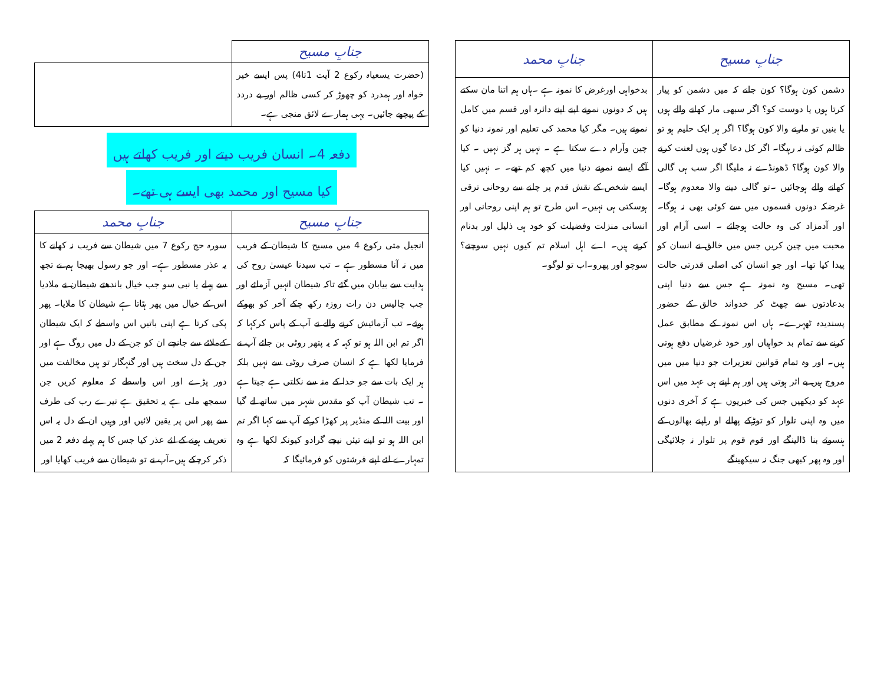| جنابِ مسیح | جنابِ محمد |
| --- | --- |
| دشمن کون ہوگا؟ کون جانے کہ میں دشمن کو پیار کرتا ہوں یا دوست کو؟ اگر سبھی مار کھانے والے ہوں یا بنیں تو مارنے والا کون ہوگا؟ اگر ہر ایک حلیم ہو تو ظالم کوئی نہ رہیگا۔ اگر کل دعا گوں ہوں لعنت کرنے والا کون ہوگا؟ ڈھونڈے نہ ملیگا اگر سب ہی گالی کھانے والے ہوجائیں ۔تو گالی دینے والا معدوم ہوگا۔غرضکہ دونوں قسموں میں سے کوئی بھی نہ ہوگا۔ اور آدمزاد کی وہ حالت ہوجائے ۔ اسی آرام اور محبت میں چین کریں جس میں خالق نے انسان کو پیدا کیا تھا۔ اور جو انسان کی اصلی قدرتی حالت تھی۔ مسیح وہ نمونہ ہے جس سے دنیا اپنی بدعادتوں سے چھٹ کر خدواند خالق کے حضور پسندیدہ ٹھہرے۔ ہاں اس نمونہ کے مطابق عمل کرنے سے تمام بد خواہیاں اور خود غرضیاں دفع ہوتی ہیں۔ اور وہ تمام قوانین تعزیرات جو دنیا میں میں مروج ہیں بے اثر ہوتی ہیں اور ہم اپنے ہی عہد میں اس عہد کو دیکھیں جس کی خبریوں ہے کہ آخری دنوں میں وہ اپنی تلوار کو توڑکے پھالے او راپنے بھالوں کے ہنسوئے بنا ڈالینگے اور قوم قوم پر تلوار نہ چلائیگی اور وہ پھر کبھی جنگ نہ سیکھینگے | بدخواہی اورغرض کا نمونہ ہے ۔ہاں ہم اتنا مان سکتے ہیں کہ دونوں نمونے اپنے اپنے دائرہ اور قسم میں کامل نمونے ہیں۔ مگر کیا محمد کی تعلیم اور نمونہ دنیا کو چین وآرام دے سکتا ہے ۔ نہیں ہر گز نہیں ۔ کیا آگے ایسے نمونے دنیا میں کچھ کم تھے۔ ۔ نہیں کیا ایسے شخص کے نقش قدم پر چلنے سے روحانی ترقی ہوسکتی ہی نہیں۔ اس طرح تو ہم اپنی روحانی اور انسانی منزلت وفضیلت کو خود ہی ذلیل اور بدنام کرتے ہیں۔ اے اہل اسلام تم کیوں نہیں سوچتے؟ سوچو اور پھرو۔اب تو لوگو۔ |
| جنابِ مسیح | |
| --- | --- |
| (حضرت یسعیاہ رکوع 2 آیت 1تا4) پس ایسے خیر خواہ اور ہمدرد کو چھوڑ کر کسی ظالم اور بے دردد کے پیچھے جائیں۔ یہی ہمارے لائق منجی ہے۔ | |
دفعہ 4۔ انسان فریب دیتے اور فریب کھاتے ہیں
کیا مسیح اور محمد بھی ایسے ہی تھے۔
| جنابِ مسیح | جنابِ محمد |
| --- | --- |
| انجیل متی رکوع 4 میں مسیح کا شیطان کے فریب میں نہ آنا مسطور ہے ۔ تب سیدنا عیسیٰ روح کی ہدایت سے بیابان میں گئے تاکہ شیطان انہیں آزمائے اور جب چالیس دن رات روزہ رکھ چکے آخر کو بھوکے ہوئے۔ تب آزمائیش کرنے والے نے آپ کے پاس کرکہا کہ اگر تم ابن اللہ ہو تو کہہ کہ یہ پتھر روٹی بن جائے آپ نے فرمایا لکھا ہے کہ انسان صرف روٹی سے نہیں بلکہ ہر ایک بات سے جو خدا کے منہ سے نکلتی ہے جیتا ہے ۔ تب شیطان آپ کو مقدس شہر میں ساتھ لے گیا اور بیت اللہ کے منڈیر پر کھڑا کرکے آپ سے کہا اگر تم ابن اللہ ہو تو اپنے تیئں نیچے گرادو کیونکہ لکھا ہے وہ تمہارے لئے اپنے فرشتوں کو فرمائیگا کہ | سورہ حج رکوع 7 میں شیطان سے فریب نہ کھانے کا یہ عذر مسطور ہے۔ اور جو رسول بھیجا ہم نے تجھ سے پہلے یا نبی سو جب خیال باندھتے شیطان نے ملادیا اس کے خیال میں پھر ہٹاتا ہے شیطان کا ملایا۔ پھر پکی کرتا ہے اپنی باتیں اس واسطے کہ ایک شیطان کےملائے سے جانچے ان کو جن کے دل میں روگ ہے اور جن کے دل سخت ہیں اور گنہگار تو ہیں مخالفت میں دور پڑے اور اس واسطے کہ معلوم کریں جن سمجھ ملی ہے یہ تحقیق ہے تیرے رب کی طرف سے پھر اس پر یقین لائیں اور وہیں ان کے دل یہ اس تعریف ہونے کے لئے عذر کیا جس کا ہم پہلے دفعہ 2 میں ذکر کرچکے ہیں۔آپ نے تو شیطان سے فریب کھایا اور |